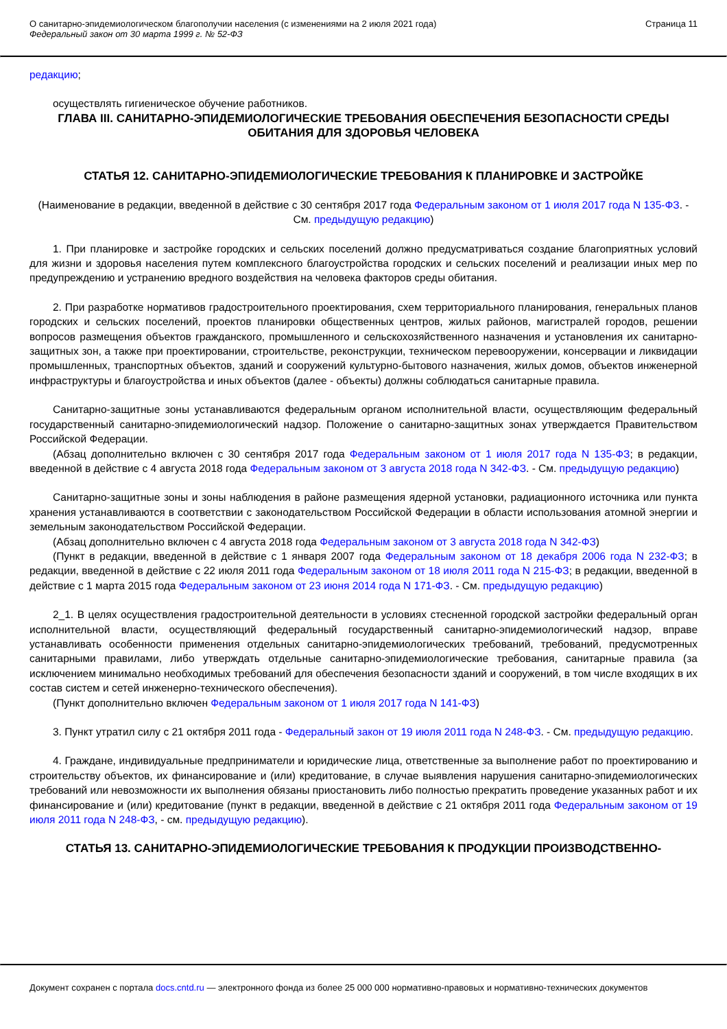О санитарно-эпидемиологическом благополучии населения (с изменениями на 2 июля 2021 года)
Федеральный закон от 30 марта 1999 г. № 52-ФЗ
Страница 11
редакцию;
осуществлять гигиеническое обучение работников.
ГЛАВА III. САНИТАРНО-ЭПИДЕМИОЛОГИЧЕСКИЕ ТРЕБОВАНИЯ ОБЕСПЕЧЕНИЯ БЕЗОПАСНОСТИ СРЕДЫ ОБИТАНИЯ ДЛЯ ЗДОРОВЬЯ ЧЕЛОВЕКА
СТАТЬЯ 12. САНИТАРНО-ЭПИДЕМИОЛОГИЧЕСКИЕ ТРЕБОВАНИЯ К ПЛАНИРОВКЕ И ЗАСТРОЙКЕ
(Наименование в редакции, введенной в действие с 30 сентября 2017 года Федеральным законом от 1 июля 2017 года N 135-ФЗ. - См. предыдущую редакцию)
1. При планировке и застройке городских и сельских поселений должно предусматриваться создание благоприятных условий для жизни и здоровья населения путем комплексного благоустройства городских и сельских поселений и реализации иных мер по предупреждению и устранению вредного воздействия на человека факторов среды обитания.
2. При разработке нормативов градостроительного проектирования, схем территориального планирования, генеральных планов городских и сельских поселений, проектов планировки общественных центров, жилых районов, магистралей городов, решении вопросов размещения объектов гражданского, промышленного и сельскохозяйственного назначения и установления их санитарно-защитных зон, а также при проектировании, строительстве, реконструкции, техническом перевооружении, консервации и ликвидации промышленных, транспортных объектов, зданий и сооружений культурно-бытового назначения, жилых домов, объектов инженерной инфраструктуры и благоустройства и иных объектов (далее - объекты) должны соблюдаться санитарные правила.
Санитарно-защитные зоны устанавливаются федеральным органом исполнительной власти, осуществляющим федеральный государственный санитарно-эпидемиологический надзор. Положение о санитарно-защитных зонах утверждается Правительством Российской Федерации.
(Абзац дополнительно включен с 30 сентября 2017 года Федеральным законом от 1 июля 2017 года N 135-ФЗ; в редакции, введенной в действие с 4 августа 2018 года Федеральным законом от 3 августа 2018 года N 342-ФЗ. - См. предыдущую редакцию)
Санитарно-защитные зоны и зоны наблюдения в районе размещения ядерной установки, радиационного источника или пункта хранения устанавливаются в соответствии с законодательством Российской Федерации в области использования атомной энергии и земельным законодательством Российской Федерации.
(Абзац дополнительно включен с 4 августа 2018 года Федеральным законом от 3 августа 2018 года N 342-ФЗ)
(Пункт в редакции, введенной в действие с 1 января 2007 года Федеральным законом от 18 декабря 2006 года N 232-ФЗ; в редакции, введенной в действие с 22 июля 2011 года Федеральным законом от 18 июля 2011 года N 215-ФЗ; в редакции, введенной в действие с 1 марта 2015 года Федеральным законом от 23 июня 2014 года N 171-ФЗ. - См. предыдущую редакцию)
2_1. В целях осуществления градостроительной деятельности в условиях стесненной городской застройки федеральный орган исполнительной власти, осуществляющий федеральный государственный санитарно-эпидемиологический надзор, вправе устанавливать особенности применения отдельных санитарно-эпидемиологических требований, требований, предусмотренных санитарными правилами, либо утверждать отдельные санитарно-эпидемиологические требования, санитарные правила (за исключением минимально необходимых требований для обеспечения безопасности зданий и сооружений, в том числе входящих в их состав систем и сетей инженерно-технического обеспечения).
(Пункт дополнительно включен Федеральным законом от 1 июля 2017 года N 141-ФЗ)
3. Пункт утратил силу с 21 октября 2011 года - Федеральный закон от 19 июля 2011 года N 248-ФЗ. - См. предыдущую редакцию.
4. Граждане, индивидуальные предприниматели и юридические лица, ответственные за выполнение работ по проектированию и строительству объектов, их финансирование и (или) кредитование, в случае выявления нарушения санитарно-эпидемиологических требований или невозможности их выполнения обязаны приостановить либо полностью прекратить проведение указанных работ и их финансирование и (или) кредитование (пункт в редакции, введенной в действие с 21 октября 2011 года Федеральным законом от 19 июля 2011 года N 248-ФЗ, - см. предыдущую редакцию).
СТАТЬЯ 13. САНИТАРНО-ЭПИДЕМИОЛОГИЧЕСКИЕ ТРЕБОВАНИЯ К ПРОДУКЦИИ ПРОИЗВОДСТВЕННО-
Документ сохранен с портала docs.cntd.ru — электронного фонда из более 25 000 000 нормативно-правовых и нормативно-технических документов